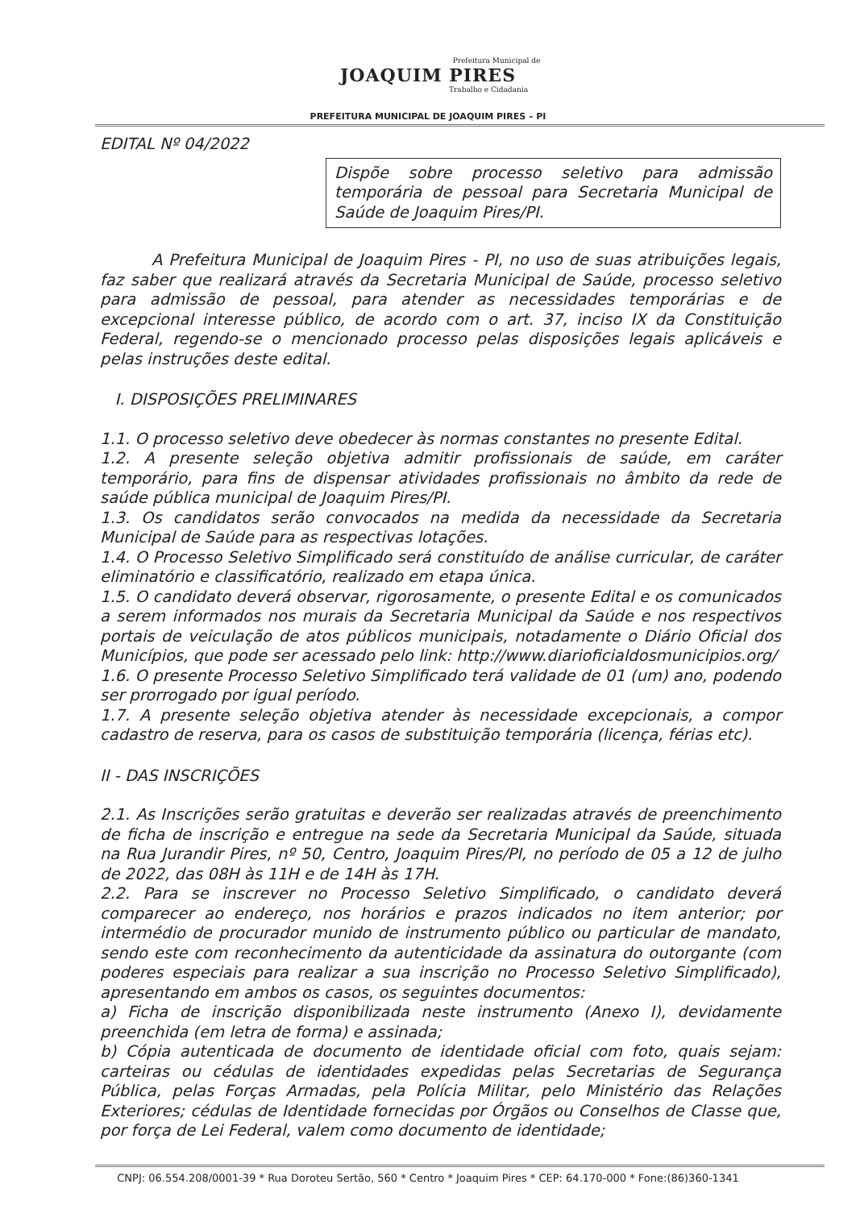Prefeitura Municipal de
JOAQUIM PIRES
Trabalho e Cidadania
PREFEITURA MUNICIPAL DE JOAQUIM PIRES – PI
EDITAL Nº 04/2022
Dispõe sobre processo seletivo para admissão temporária de pessoal para Secretaria Municipal de Saúde de Joaquim Pires/PI.
A Prefeitura Municipal de Joaquim Pires - PI, no uso de suas atribuições legais, faz saber que realizará através da Secretaria Municipal de Saúde, processo seletivo para admissão de pessoal, para atender as necessidades temporárias e de excepcional interesse público, de acordo com o art. 37, inciso IX da Constituição Federal, regendo-se o mencionado processo pelas disposições legais aplicáveis e pelas instruções deste edital.
I. DISPOSIÇÕES PRELIMINARES
1.1. O processo seletivo deve obedecer às normas constantes no presente Edital.
1.2. A presente seleção objetiva admitir profissionais de saúde, em caráter temporário, para fins de dispensar atividades profissionais no âmbito da rede de saúde pública municipal de Joaquim Pires/PI.
1.3. Os candidatos serão convocados na medida da necessidade da Secretaria Municipal de Saúde para as respectivas lotações.
1.4. O Processo Seletivo Simplificado será constituído de análise curricular, de caráter eliminatório e classificatório, realizado em etapa única.
1.5. O candidato deverá observar, rigorosamente, o presente Edital e os comunicados a serem informados nos murais da Secretaria Municipal da Saúde e nos respectivos portais de veiculação de atos públicos municipais, notadamente o Diário Oficial dos Municípios, que pode ser acessado pelo link: http://www.diarioficialdosmunicipios.org/
1.6. O presente Processo Seletivo Simplificado terá validade de 01 (um) ano, podendo ser prorrogado por igual período.
1.7. A presente seleção objetiva atender às necessidade excepcionais, a compor cadastro de reserva, para os casos de substituição temporária (licença, férias etc).
II - DAS INSCRIÇÕES
2.1. As Inscrições serão gratuitas e deverão ser realizadas através de preenchimento de ficha de inscrição e entregue na sede da Secretaria Municipal da Saúde, situada na Rua Jurandir Pires, nº 50, Centro, Joaquim Pires/PI, no período de 05 a 12 de julho de 2022, das 08H às 11H e de 14H às 17H.
2.2. Para se inscrever no Processo Seletivo Simplificado, o candidato deverá comparecer ao endereço, nos horários e prazos indicados no item anterior; por intermédio de procurador munido de instrumento público ou particular de mandato, sendo este com reconhecimento da autenticidade da assinatura do outorgante (com poderes especiais para realizar a sua inscrição no Processo Seletivo Simplificado), apresentando em ambos os casos, os seguintes documentos:
a) Ficha de inscrição disponibilizada neste instrumento (Anexo I), devidamente preenchida (em letra de forma) e assinada;
b) Cópia autenticada de documento de identidade oficial com foto, quais sejam: carteiras ou cédulas de identidades expedidas pelas Secretarias de Segurança Pública, pelas Forças Armadas, pela Polícia Militar, pelo Ministério das Relações Exteriores; cédulas de Identidade fornecidas por Órgãos ou Conselhos de Classe que, por força de Lei Federal, valem como documento de identidade;
CNPJ: 06.554.208/0001-39 * Rua Doroteu Sertão, 560 * Centro * Joaquim Pires * CEP: 64.170-000 * Fone:(86)360-1341